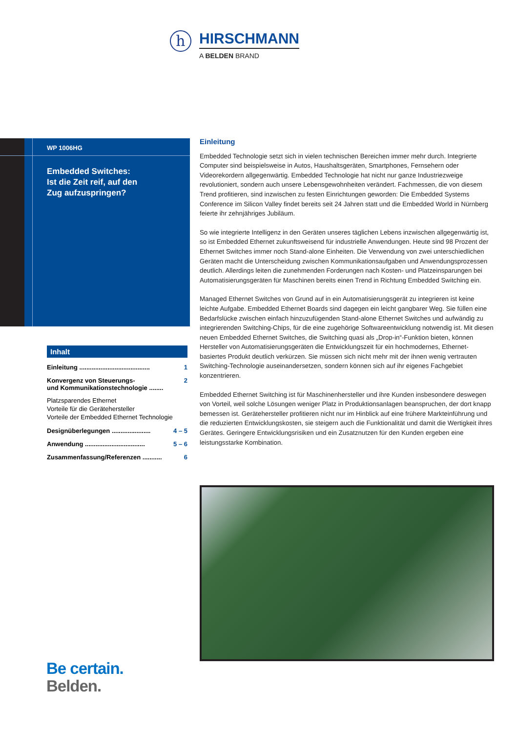h
HIRSCHMANN
A BELDEN BRAND
WP 1006HG
Embedded Switches:
Ist die Zeit reif, auf den
Zug aufzuspringen?
Inhalt
Einleitung ........................................ 1
Konvergenz von Steuerungs-
und Kommunikationstechnologie ........ 2
Platzsparendes Ethernet
Vorteile für die Gerätehersteller
Vorteile der Embedded Ethernet Technologie
Designüberlegungen ...................... 4 – 5
Anwendung .................................. 5 – 6
Zusammenfassung/Referenzen ........... 6
Einleitung
Embedded Technologie setzt sich in vielen technischen Bereichen immer mehr durch. Integrierte Computer sind beispielsweise in Autos, Haushaltsgeräten, Smartphones, Fernsehern oder Videorekordern allgegenwärtig. Embedded Technologie hat nicht nur ganze Industriezweige revolutioniert, sondern auch unsere Lebensgewohnheiten verändert. Fachmessen, die von diesem Trend profitieren, sind inzwischen zu festen Einrichtungen geworden: Die Embedded Systems Conference im Silicon Valley findet bereits seit 24 Jahren statt und die Embedded World in Nürnberg feierte ihr zehnjähriges Jubiläum.
So wie integrierte Intelligenz in den Geräten unseres täglichen Lebens inzwischen allgegenwärtig ist, so ist Embedded Ethernet zukunftsweisend für industrielle Anwendungen. Heute sind 98 Prozent der Ethernet Switches immer noch Stand-alone Einheiten. Die Verwendung von zwei unterschiedlichen Geräten macht die Unterscheidung zwischen Kommunikationsaufgaben und Anwendungsprozessen deutlich. Allerdings leiten die zunehmenden Forderungen nach Kosten- und Platzeinsparungen bei Automatisierungsgeräten für Maschinen bereits einen Trend in Richtung Embedded Switching ein.
Managed Ethernet Switches von Grund auf in ein Automatisierungsgerät zu integrieren ist keine leichte Aufgabe. Embedded Ethernet Boards sind dagegen ein leicht gangbarer Weg. Sie füllen eine Bedarfslücke zwischen einfach hinzuzufügenden Stand-alone Ethernet Switches und aufwändig zu integrierenden Switching-Chips, für die eine zugehörige Softwareentwicklung notwendig ist. Mit diesen neuen Embedded Ethernet Switches, die Switching quasi als „Drop-in“-Funktion bieten, können Hersteller von Automatisierungsgeräten die Entwicklungszeit für ein hochmodernes, Ethernet-basiertes Produkt deutlich verkürzen. Sie müssen sich nicht mehr mit der ihnen wenig vertrauten Switching-Technologie auseinandersetzen, sondern können sich auf ihr eigenes Fachgebiet konzentrieren.
Embedded Ethernet Switching ist für Maschinenhersteller und ihre Kunden insbesondere deswegen von Vorteil, weil solche Lösungen weniger Platz in Produktionsanlagen beanspruchen, der dort knapp bemessen ist. Gerätehersteller profitieren nicht nur im Hinblick auf eine frühere Markteinführung und die reduzierten Entwicklungskosten, sie steigern auch die Funktionalität und damit die Wertigkeit ihres Gerätes. Geringere Entwicklungsrisiken und ein Zusatznutzen für den Kunden ergeben eine leistungsstarke Kombination.
Be certain.
Belden.